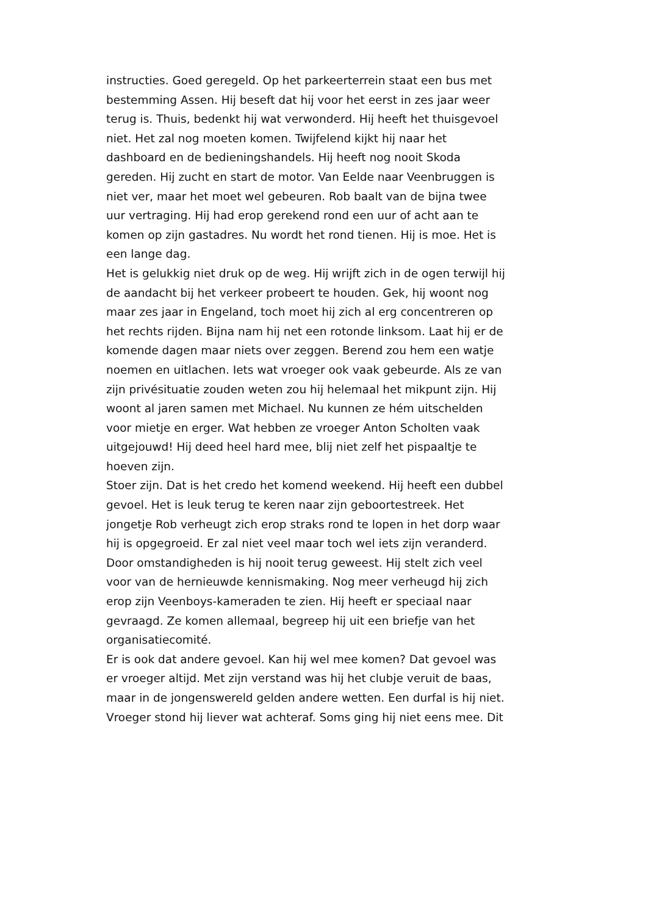instructies. Goed geregeld. Op het parkeerterrein staat een bus met bestemming Assen. Hij beseft dat hij voor het eerst in zes jaar weer terug is. Thuis, bedenkt hij wat verwonderd. Hij heeft het thuisgevoel niet. Het zal nog moeten komen. Twijfelend kijkt hij naar het dashboard en de bedieningshandels. Hij heeft nog nooit Skoda gereden. Hij zucht en start de motor. Van Eelde naar Veenbruggen is niet ver, maar het moet wel gebeuren. Rob baalt van de bijna twee uur vertraging. Hij had erop gerekend rond een uur of acht aan te komen op zijn gastadres. Nu wordt het rond tienen. Hij is moe. Het is een lange dag.
Het is gelukkig niet druk op de weg. Hij wrijft zich in de ogen terwijl hij de aandacht bij het verkeer probeert te houden. Gek, hij woont nog maar zes jaar in Engeland, toch moet hij zich al erg concentreren op het rechts rijden. Bijna nam hij net een rotonde linksom. Laat hij er de komende dagen maar niets over zeggen. Berend zou hem een watje noemen en uitlachen. Iets wat vroeger ook vaak gebeurde. Als ze van zijn privésituatie zouden weten zou hij helemaal het mikpunt zijn. Hij woont al jaren samen met Michael. Nu kunnen ze hém uitschelden voor mietje en erger. Wat hebben ze vroeger Anton Scholten vaak uitgejouwd! Hij deed heel hard mee, blij niet zelf het pispaaltje te hoeven zijn.
Stoer zijn. Dat is het credo het komend weekend. Hij heeft een dubbel gevoel. Het is leuk terug te keren naar zijn geboortestreek. Het jongetje Rob verheugt zich erop straks rond te lopen in het dorp waar hij is opgegroeid. Er zal niet veel maar toch wel iets zijn veranderd. Door omstandigheden is hij nooit terug geweest. Hij stelt zich veel voor van de hernieuwde kennismaking. Nog meer verheugd hij zich erop zijn Veenboys-kameraden te zien. Hij heeft er speciaal naar gevraagd. Ze komen allemaal, begreep hij uit een briefje van het organisatiecomité.
Er is ook dat andere gevoel. Kan hij wel mee komen? Dat gevoel was er vroeger altijd. Met zijn verstand was hij het clubje veruit de baas, maar in de jongenswereld gelden andere wetten. Een durfal is hij niet. Vroeger stond hij liever wat achteraf. Soms ging hij niet eens mee. Dit